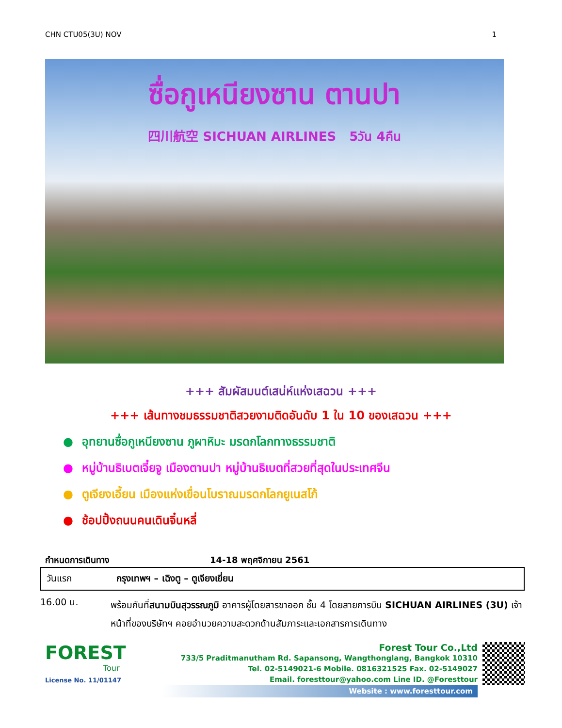CHN CTU05(3U) NOV 1
ซื่อกูเหนียงซาน ตานปา
四川航空 SICHUAN AIRLINES 5วัน 4คืน
+++ สัมผัสมนต์เสน่ห์แห่งเสฉวน +++
+++ เส้นทางชมธรรมชาติสวยงามติดอันดับ 1 ใน 10 ของเสฉวน +++
● อุทยานซื่อกูเหนียงซาน ภูผาหิมะ มรดกโลกทางธรรมชาติ
● หมู่บ้านธิเบตเจี๋ยจู เมืองตานปา หมู่บ้านธิเบตที่สวยที่สุดในประเทศจีน
● ตูเจียงเอี้ยน เมืองแห่งเขื่อนโบราณมรดกโลกยูเนสโก้
● ช้อปปิ้งถนนคนเดินจิ๋นหลี่
กำหนดการเดินทาง 14-18 พฤศจิกายน 2561
| วันแรก | กรุงเทพฯ – เฉิงตู – ตูเจียงเยี่ยน |
| 16.00 น. | พร้อมกันที่ สนามบินสุวรรณภูมิ อาคารผู้โดยสารขาออก ชั้น 4 โดยสายการบิน SICHUAN AIRLINES (3U) เจ้าหน้าที่ของบริษัทฯ คอยอำนวยความสะดวกด้านสัมภาระและเอกสารการเดินทาง |
FOREST
Tour
License No. 11/01147
Forest Tour Co.,Ltd
733/5 Praditmanutham Rd. Sapansong, Wangthonglang, Bangkok 10310
Tel. 02-5149021-6 Mobile. 0816321525 Fax. 02-5149027
Email. foresttour@yahoo.com Line ID. @Foresttour
Website : www.foresttour.com